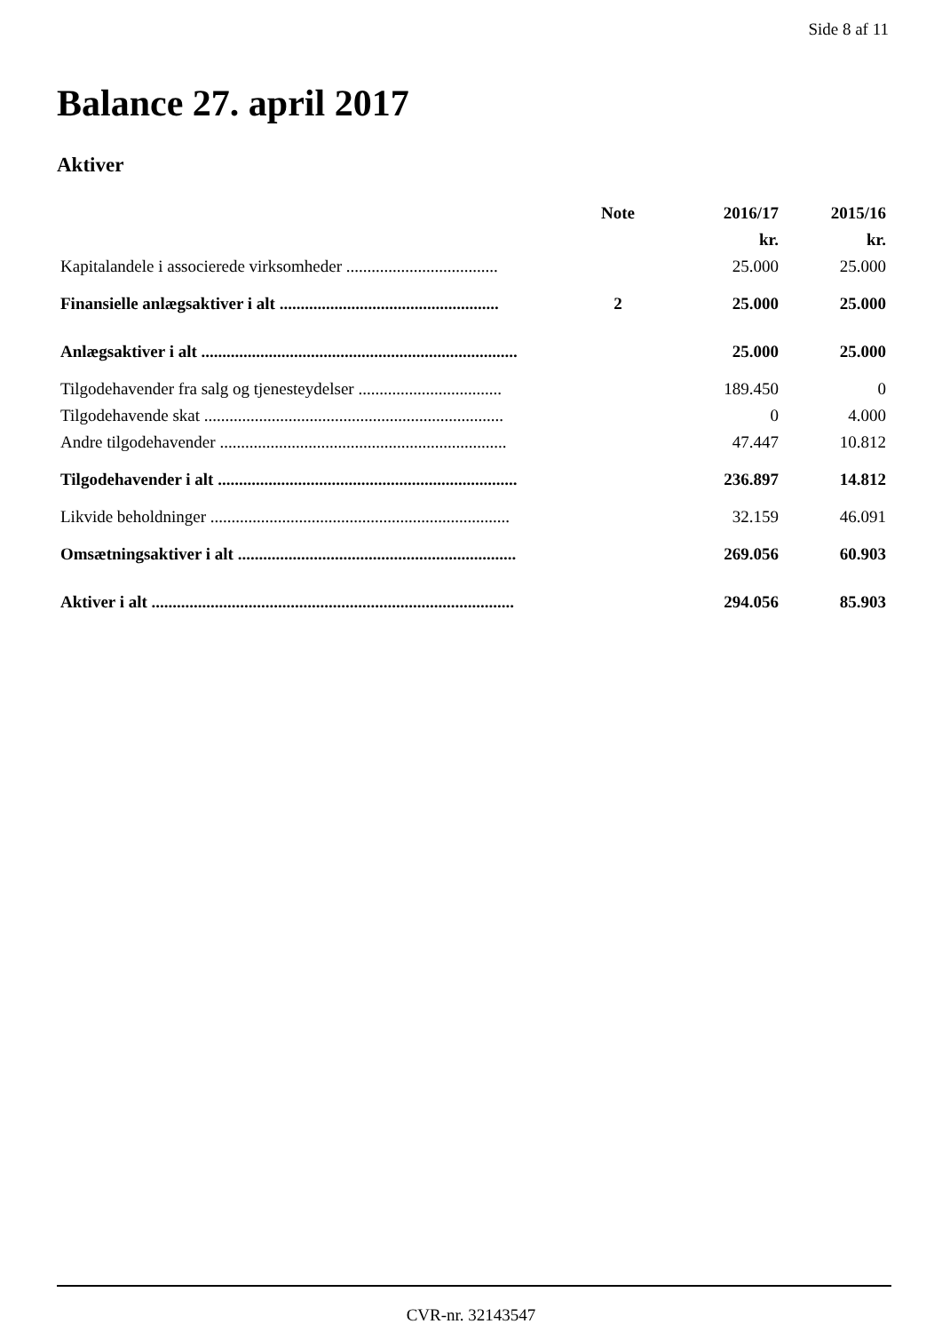Side 8 af 11
Balance 27. april 2017
Aktiver
| | Note | 2016/17 | 2015/16 |
| --- | --- | --- | --- |
| | | kr. | kr. |
| Kapitalandele i associerede virksomheder .................................... | | 25.000 | 25.000 |
| Finansielle anlægsaktiver i alt .................................................... | 2 | 25.000 | 25.000 |
| Anlægsaktiver i alt ........................................................................... | | 25.000 | 25.000 |
| Tilgodehavender fra salg og tjenesteydelser .................................. | | 189.450 | 0 |
| Tilgodehavende skat ....................................................................... | | 0 | 4.000 |
| Andre tilgodehavender .................................................................... | | 47.447 | 10.812 |
| Tilgodehavender i alt ....................................................................... | | 236.897 | 14.812 |
| Likvide beholdninger ....................................................................... | | 32.159 | 46.091 |
| Omsætningsaktiver i alt .................................................................. | | 269.056 | 60.903 |
| Aktiver i alt ...................................................................................... | | 294.056 | 85.903 |
CVR-nr. 32143547